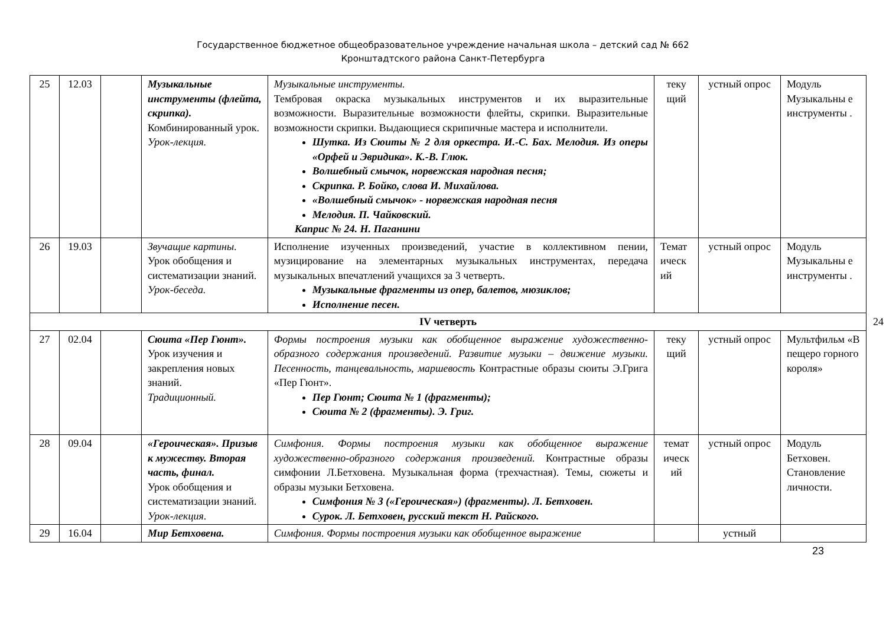Государственное бюджетное общеобразовательное учреждение начальная школа – детский сад № 662
Кронштадтского района Санкт-Петербурга
| 25 | 12.03 | | Музыкальные инструменты (флейта, скрипка). Комбинированный урок. Урок-лекция. | Музыкальные инструменты. Тембровая окраска музыкальных инструментов и их выразительные возможности. Выразительные возможности флейты, скрипки. Выразительные возможности скрипки. Выдающиеся скрипичные мастера и исполнители. Шутка. Из Сюиты № 2 для оркестра. И.-С. Бах. Мелодия. Из оперы «Орфей и Эвридика». К.-В. Глюк. Волшебный смычок, норвежская народная песня; Скрипка. Р. Бойко, слова И. Михайлова. «Волшебный смычок» - норвежская народная песня Мелодия. П. Чайковский. Каприс № 24. Н. Паганини | теку щий | устный опрос | Модуль Музыкальны е инструменты . |
| 26 | 19.03 | | Звучащие картины . Урок обобщения и систематизации знаний. Урок-беседа. | Исполнение изученных произведений, участие в коллективном пении, музицирование на элементарных музыкальных инструментах, передача музыкальных впечатлений учащихся за 3 четверть. Музыкальные фрагменты из опер, балетов, мюзиклов; Исполнение песен. | Темат ическ ий | устный опрос | Модуль Музыкальны е инструменты . |
| IV четверть 24 | | | | | | | |
| 27 | 02.04 | | Сюита «Пер Гюнт». Урок изучения и закрепления новых знаний. Традиционный. | Формы построения музыки как обобщенное выражение художественно-образного содержания произведений. Развитие музыки – движение музыки. Песенность, танцевальность, маршевость Контрастные образы сюиты Э.Грига «Пер Гюнт». Пер Гюнт; Сюита № 1 (фрагменты); Сюита № 2 (фрагменты). Э. Григ. | теку щий | устный опрос | Мультфильм «В пещеро горного короля» |
| 28 | 09.04 | | «Героическая». Призыв к мужеству. Вторая часть, финал. Урок обобщения и систематизации знаний. Урок-лекция . | Симфония. Формы построения музыки как обобщенное выражение художественно-образного содержания произведений. Контрастные образы симфонии Л.Бетховена. Музыкальная форма (трехчастная). Темы, сюжеты и образы музыки Бетховена. Симфония № 3 («Героическая») (фрагменты). Л. Бетховен. Сурок. Л. Бетховен, русский текст Н. Райского. | темат ическ ий | устный опрос | Модуль Бетховен. Становление личности. |
| 29 | 16.04 | | Мир Бетховена. | Симфония. Формы построения музыки как обобщенное выражение | | устный | |
23